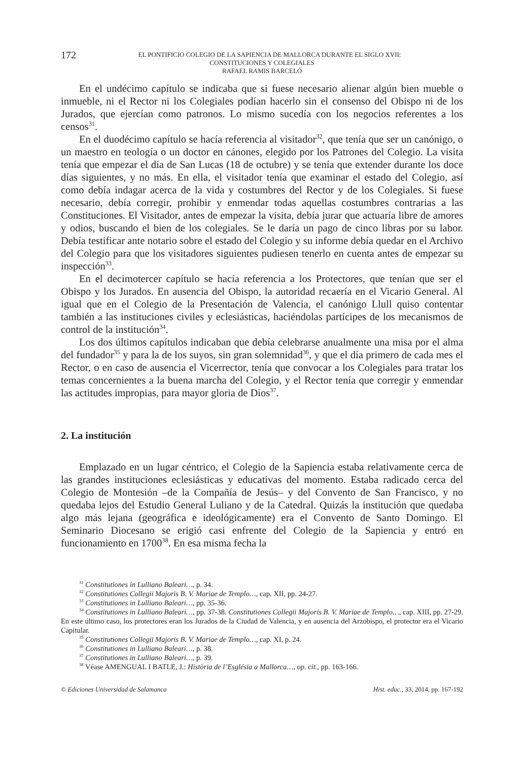172 EL PONTIFICIO COLEGIO DE LA SAPIENCIA DE MALLORCA DURANTE EL SIGLO XVII:
CONSTITUCIONES Y COLEGIALES
RAFAEL RAMIS BARCELÓ
En el undécimo capítulo se indicaba que si fuese necesario alienar algún bien mueble o inmueble, ni el Rector ni los Colegiales podían hacerlo sin el consenso del Obispo ni de los Jurados, que ejercían como patronos. Lo mismo sucedía con los negocios referentes a los censos<sup>31</sup>.
En el duodécimo capítulo se hacía referencia al visitador<sup>32</sup>, que tenía que ser un canónigo, o un maestro en teología o un doctor en cánones, elegido por los Patrones del Colegio. La visita tenía que empezar el día de San Lucas (18 de octubre) y se tenía que extender durante los doce días siguientes, y no más. En ella, el visitador tenía que examinar el estado del Colegio, así como debía indagar acerca de la vida y costumbres del Rector y de los Colegiales. Si fuese necesario, debía corregir, prohibir y enmendar todas aquellas costumbres contrarias a las Constituciones. El Visitador, antes de empezar la visita, debía jurar que actuaría libre de amores y odios, buscando el bien de los colegiales. Se le daría un pago de cinco libras por su labor. Debía testificar ante notario sobre el estado del Colegio y su informe debía quedar en el Archivo del Colegio para que los visitadores siguientes pudiesen tenerlo en cuenta antes de empezar su inspección<sup>33</sup>.
En el decimotercer capítulo se hacía referencia a los Protectores, que tenían que ser el Obispo y los Jurados. En ausencia del Obispo, la autoridad recaería en el Vicario General. Al igual que en el Colegio de la Presentación de Valencia, el canónigo Llull quiso contentar también a las instituciones civiles y eclesiásticas, haciéndolas partícipes de los mecanismos de control de la institución<sup>34</sup>.
Los dos últimos capítulos indicaban que debía celebrarse anualmente una misa por el alma del fundador<sup>35</sup> y para la de los suyos, sin gran solemnidad<sup>36</sup>, y que el día primero de cada mes el Rector, o en caso de ausencia el Vicerrector, tenía que convocar a los Colegiales para tratar los temas concernientes a la buena marcha del Colegio, y el Rector tenía que corregir y enmendar las actitudes impropias, para mayor gloria de Dios<sup>37</sup>.
2. La institución
Emplazado en un lugar céntrico, el Colegio de la Sapiencia estaba relativamente cerca de las grandes instituciones eclesiásticas y educativas del momento. Estaba radicado cerca del Colegio de Montesión –de la Compañía de Jesús– y del Convento de San Francisco, y no quedaba lejos del Estudio General Luliano y de la Catedral. Quizás la institución que quedaba algo más lejana (geográfica e ideológicamente) era el Convento de Santo Domingo. El Seminario Diocesano se erigió casi enfrente del Colegio de la Sapiencia y entró en funcionamiento en 1700<sup>38</sup>. En esa misma fecha la
<sup>31</sup> Constitutiones in Lulliano Baleari…, p. 34.
<sup>32</sup> Constitutiones Collegii Majoris B. V. Mariae de Templo…, cap. XII, pp. 24-27.
<sup>33</sup> Constitutiones in Lulliano Baleari…, pp. 35-36.
<sup>34</sup> Constitutiones in Lulliano Baleari…, pp. 37-38. Constitutiones Collegii Majoris B. V. Mariae de Templo…, cap. XIII, pp. 27-29. En este último caso, los protectores eran los Jurados de la Ciudad de Valencia, y en ausencia del Arzobispo, el protector era el Vicario Capitular.
<sup>35</sup> Constitutiones Collegii Majoris B. V. Mariae de Templo…, cap. XI, p. 24.
<sup>36</sup> Constitutiones in Lulliano Baleari…, p. 38.
<sup>37</sup> Constitutiones in Lulliano Baleari…, p. 39.
<sup>38</sup> Véase AMENGUAL I BATLE, J.: Història de l’Església a Mallorca…, op. cit., pp. 163-166.
© Ediciones Universidad de Salamanca Hist. educ., 33, 2014, pp. 167-192